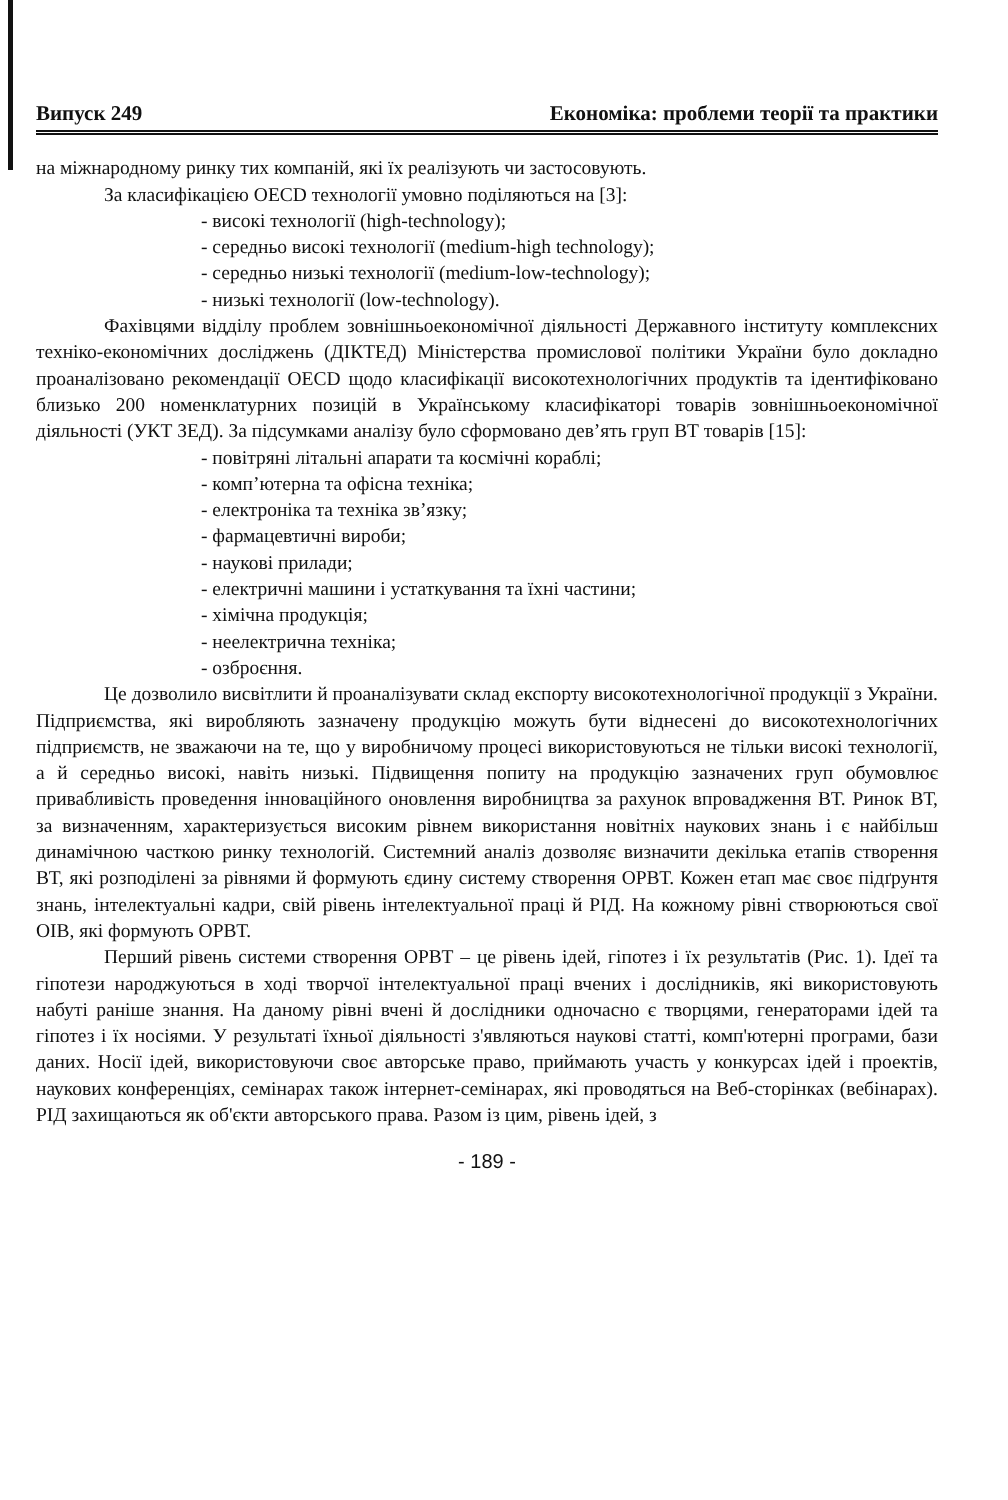Випуск 249 Економіка: проблеми теорії та практики
на міжнародному ринку тих компаній, які їх реалізують чи застосовують.
За класифікацією OECD технології умовно поділяються на [3]:
- високі технології (high-technology);
- середньо високі технології (medium-high technology);
- середньо низькі технології (medium-low-technology);
- низькі технології (low-technology).
Фахівцями відділу проблем зовнішньоекономічної діяльності Державного інституту комплексних техніко-економічних досліджень (ДІКТЕД) Міністерства промислової політики України було докладно проаналізовано рекомендації OECD щодо класифікації високотехнологічних продуктів та ідентифіковано близько 200 номенклатурних позицій в Українському класифікаторі товарів зовнішньоекономічної діяльності (УКТ ЗЕД). За підсумками аналізу було сформовано дев’ять груп ВТ товарів [15]:
- повітряні літальні апарати та космічні кораблі;
- комп’ютерна та офісна техніка;
- електроніка та техніка зв’язку;
- фармацевтичні вироби;
- наукові прилади;
- електричні машини і устаткування та їхні частини;
- хімічна продукція;
- неелектрична техніка;
- озброєння.
Це дозволило висвітлити й проаналізувати склад експорту високотехнологічної продукції з України. Підприємства, які виробляють зазначену продукцію можуть бути віднесені до високотехнологічних підприємств, не зважаючи на те, що у виробничому процесі використовуються не тільки високі технології, а й середньо високі, навіть низькі. Підвищення попиту на продукцію зазначених груп обумовлює привабливість проведення інноваційного оновлення виробництва за рахунок впровадження ВТ. Ринок ВТ, за визначенням, характеризується високим рівнем використання новітніх наукових знань і є найбільш динамічною часткою ринку технологій. Системний аналіз дозволяє визначити декілька етапів створення ВТ, які розподілені за рівнями й формують єдину систему створення ОРВТ. Кожен етап має своє підґрунтя знань, інтелектуальні кадри, свій рівень інтелектуальної праці й РІД. На кожному рівні створюються свої ОІВ, які формують ОРВТ.
Перший рівень системи створення ОРВТ – це рівень ідей, гіпотез і їх результатів (Рис. 1). Ідеї та гіпотези народжуються в ході творчої інтелектуальної праці вчених і дослідників, які використовують набуті раніше знання. На даному рівні вчені й дослідники одночасно є творцями, генераторами ідей та гіпотез і їх носіями. У результаті їхньої діяльності з'являються наукові статті, комп'ютерні програми, бази даних. Носії ідей, використовуючи своє авторське право, приймають участь у конкурсах ідей і проектів, наукових конференціях, семінарах також інтернет-семінарах, які проводяться на Веб-сторінках (вебінарах). РІД захищаються як об'єкти авторського права. Разом із цим, рівень ідей, з
- 189 -